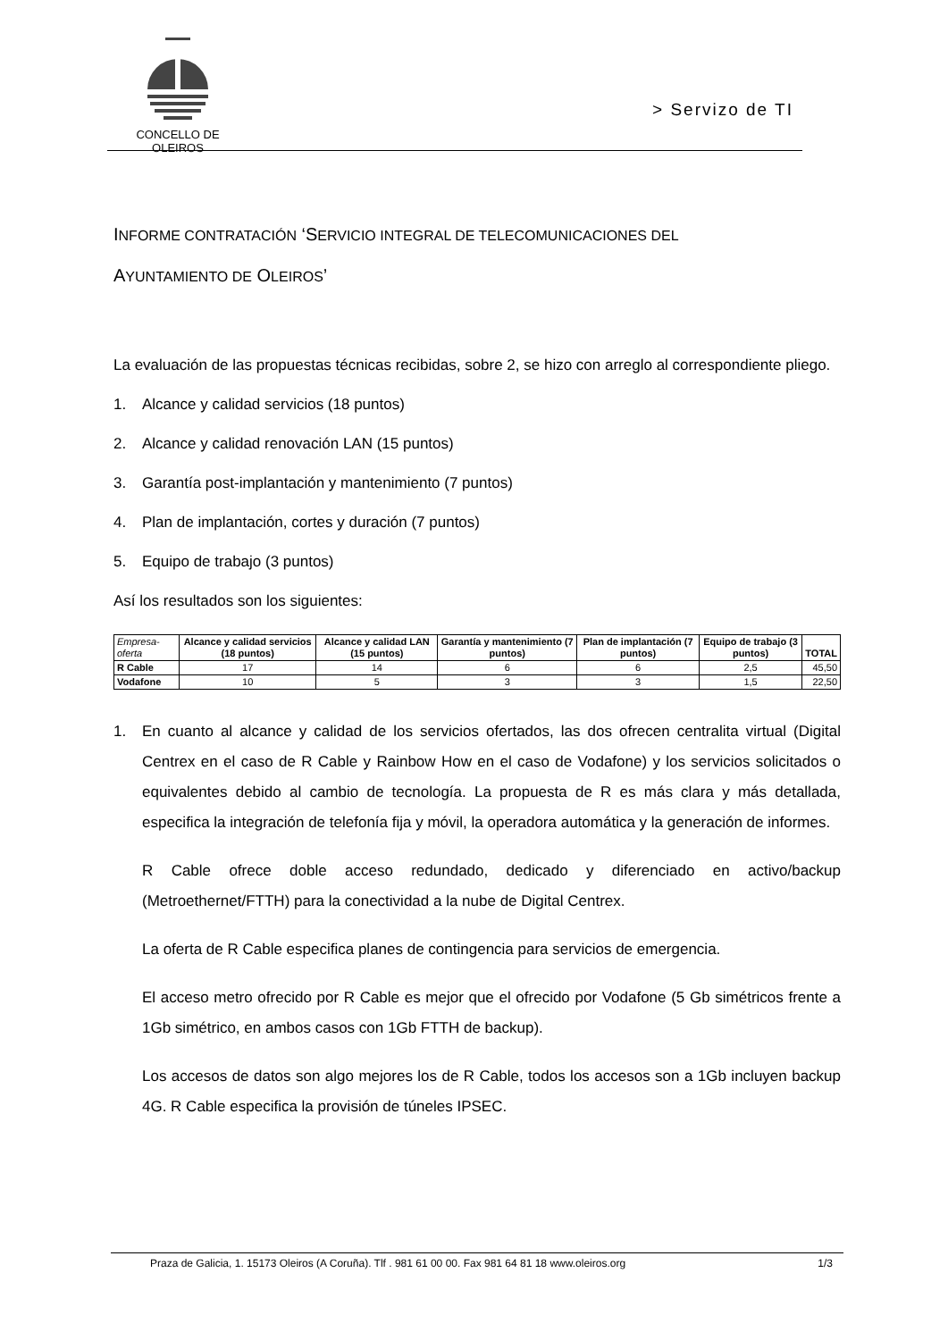CONCELLO DE
OLEIROS
> Servizo de TI
INFORME CONTRATACIÓN ‘SERVICIO INTEGRAL DE TELECOMUNICACIONES DEL
AYUNTAMIENTO DE OLEIROS’
La evaluación de las propuestas técnicas recibidas, sobre 2, se hizo con arreglo al correspondiente pliego.
1. Alcance y calidad servicios (18 puntos)
2. Alcance y calidad renovación LAN (15 puntos)
3. Garantía post-implantación y mantenimiento (7 puntos)
4. Plan de implantación, cortes y duración (7 puntos)
5. Equipo de trabajo (3 puntos)
Así los resultados son los siguientes:
| Empresa-oferta | Alcance y calidad servicios (18 puntos) | Alcance y calidad LAN (15 puntos) | Garantía y mantenimiento (7 puntos) | Plan de implantación (7 puntos) | Equipo de trabajo (3 puntos) | TOTAL |
| --- | --- | --- | --- | --- | --- | --- |
| R Cable | 17 | 14 | 6 | 6 | 2,5 | 45,50 |
| Vodafone | 10 | 5 | 3 | 3 | 1,5 | 22,50 |
1. En cuanto al alcance y calidad de los servicios ofertados, las dos ofrecen centralita virtual (Digital Centrex en el caso de R Cable y Rainbow How en el caso de Vodafone) y los servicios solicitados o equivalentes debido al cambio de tecnología. La propuesta de R es más clara y más detallada, especifica la integración de telefonía fija y móvil, la operadora automática y la generación de informes.
R Cable ofrece doble acceso redundado, dedicado y diferenciado en activo/backup (Metroethernet/FTTH) para la conectividad a la nube de Digital Centrex.
La oferta de R Cable especifica planes de contingencia para servicios de emergencia.
El acceso metro ofrecido por R Cable es mejor que el ofrecido por Vodafone (5 Gb simétricos frente a 1Gb simétrico, en ambos casos con 1Gb FTTH de backup).
Los accesos de datos son algo mejores los de R Cable, todos los accesos son a 1Gb incluyen backup 4G. R Cable especifica la provisión de túneles IPSEC.
Praza de Galicia, 1. 15173 Oleiros (A Coruña). Tlf . 981 61 00 00. Fax 981 64 81 18 www.oleiros.org 1/3